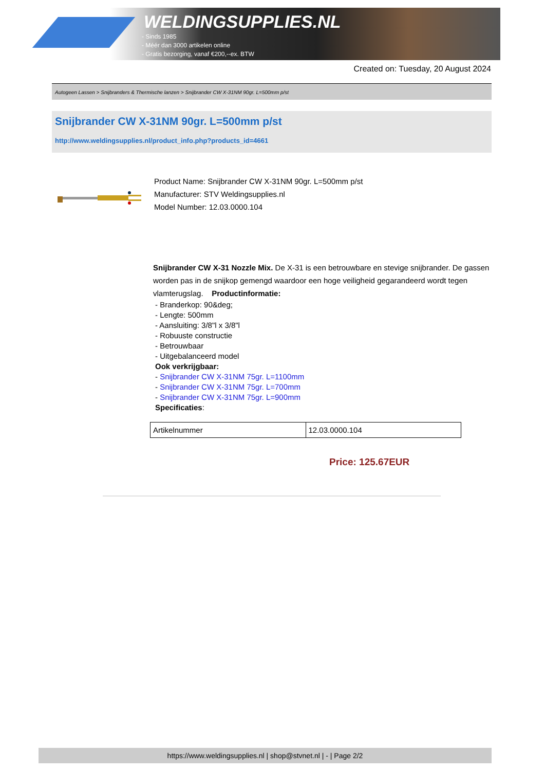WELDINGSUPPLIES.NL
- Sinds 1985
- Méér dan 3000 artikelen online
- Gratis bezorging, vanaf €200,--ex. BTW
Created on: Tuesday, 20 August 2024
Autogeen Lassen > Snijbranders & Thermische lanzen > Snijbrander CW X-31NM 90gr. L=500mm p/st
Snijbrander CW X-31NM 90gr. L=500mm p/st
http://www.weldingsupplies.nl/product_info.php?products_id=4661
Product Name: Snijbrander CW X-31NM 90gr. L=500mm p/st
Manufacturer: STV Weldingsupplies.nl
Model Number: 12.03.0000.104
Snijbrander CW X-31 Nozzle Mix. De X-31 is een betrouwbare en stevige snijbrander. De gassen worden pas in de snijkop gemengd waardoor een hoge veiligheid gegarandeerd wordt tegen vlamterugslag. Productinformatie:
- Branderkop: 90&deg;
- Lengte: 500mm
- Aansluiting: 3/8"l x 3/8"l
- Robuuste constructie
- Betrouwbaar
- Uitgebalanceerd model
Ook verkrijgbaar:
- Snijbrander CW X-31NM 75gr. L=1100mm
- Snijbrander CW X-31NM 75gr. L=700mm
- Snijbrander CW X-31NM 75gr. L=900mm
Specificaties:
| Artikelnummer | 12.03.0000.104 |
Price: 125.67EUR
https://www.weldingsupplies.nl | shop@stvnet.nl | - | Page 2/2